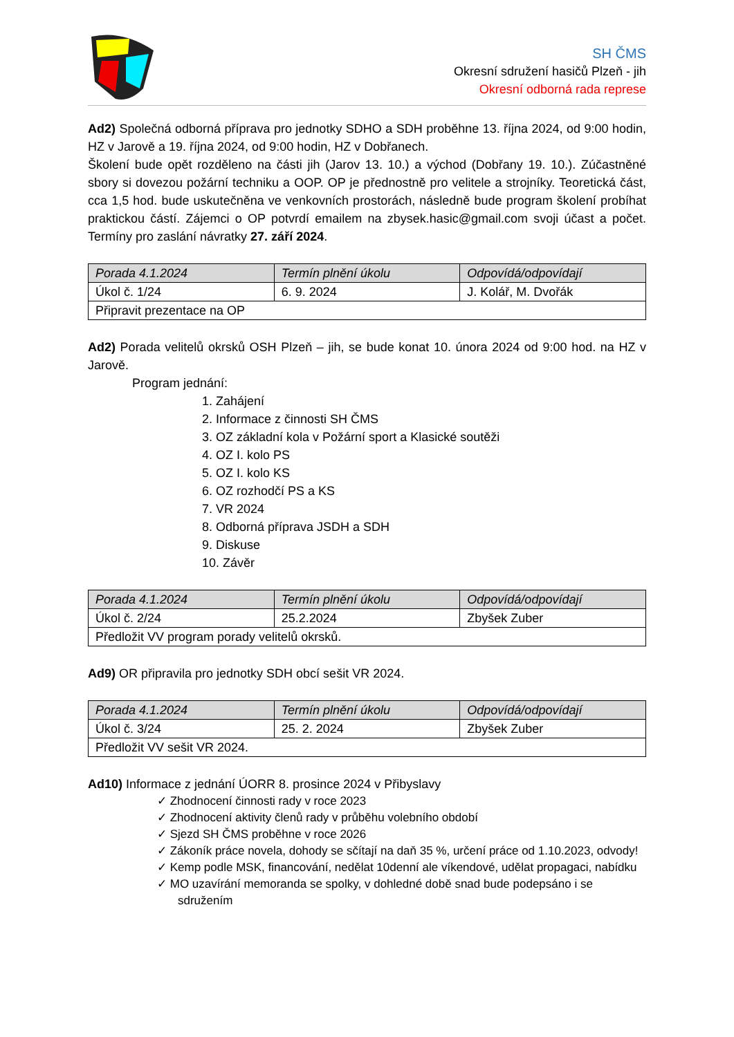SH ČMS
Okresní sdružení hasičů Plzeň - jih
Okresní odborná rada represe
Ad2) Společná odborná příprava pro jednotky SDHO a SDH proběhne 13. října 2024, od 9:00 hodin, HZ v Jarově a 19. října 2024, od 9:00 hodin, HZ v Dobřanech.
Školení bude opět rozděleno na části jih (Jarov 13. 10.) a východ (Dobřany 19. 10.). Zúčastněné sbory si dovezou požární techniku a OOP. OP je přednostně pro velitele a strojníky. Teoretická část, cca 1,5 hod. bude uskutečněna ve venkovních prostorách, následně bude program školení probíhat praktickou částí. Zájemci o OP potvrdí emailem na zbysek.hasic@gmail.com svoji účast a počet. Termíny pro zaslání návratky 27. září 2024.
| Porada 4.1.2024 | Termín plnění úkolu | Odpovídá/odpovídají |
| --- | --- | --- |
| Úkol č. 1/24 | 6. 9. 2024 | J. Kolář, M. Dvořák |
| Připravit prezentace na OP | | |
Ad2) Porada velitelů okrsků OSH Plzeň – jih, se bude konat 10. února 2024 od 9:00 hod. na HZ v Jarově.
Program jednání:
1. Zahájení
2. Informace z činnosti SH ČMS
3. OZ základní kola v Požární sport a Klasické soutěži
4. OZ I. kolo PS
5. OZ I. kolo KS
6. OZ rozhodčí PS a KS
7. VR 2024
8. Odborná příprava JSDH a SDH
9. Diskuse
10. Závěr
| Porada 4.1.2024 | Termín plnění úkolu | Odpovídá/odpovídají |
| --- | --- | --- |
| Úkol č. 2/24 | 25.2.2024 | Zbyšek Zuber |
| Předložit VV program porady velitelů okrsků. | | |
Ad9) OR připravila pro jednotky SDH obcí sešit VR 2024.
| Porada 4.1.2024 | Termín plnění úkolu | Odpovídá/odpovídají |
| --- | --- | --- |
| Úkol č. 3/24 | 25. 2. 2024 | Zbyšek Zuber |
| Předložit VV sešit VR 2024. | | |
Ad10) Informace z jednání ÚORR 8. prosince 2024 v Přibyslavy
✓ Zhodnocení činnosti rady v roce 2023
✓ Zhodnocení aktivity členů rady v průběhu volebního období
✓ Sjezd SH ČMS proběhne v roce 2026
✓ Zákoník práce novela, dohody se sčítají na daň 35 %, určení práce od 1.10.2023, odvody!
✓ Kemp podle MSK, financování, nedělat 10denní ale víkendové, udělat propagaci, nabídku
✓ MO uzavírání memoranda se spolky, v dohledné době snad bude podepsáno i se sdružením